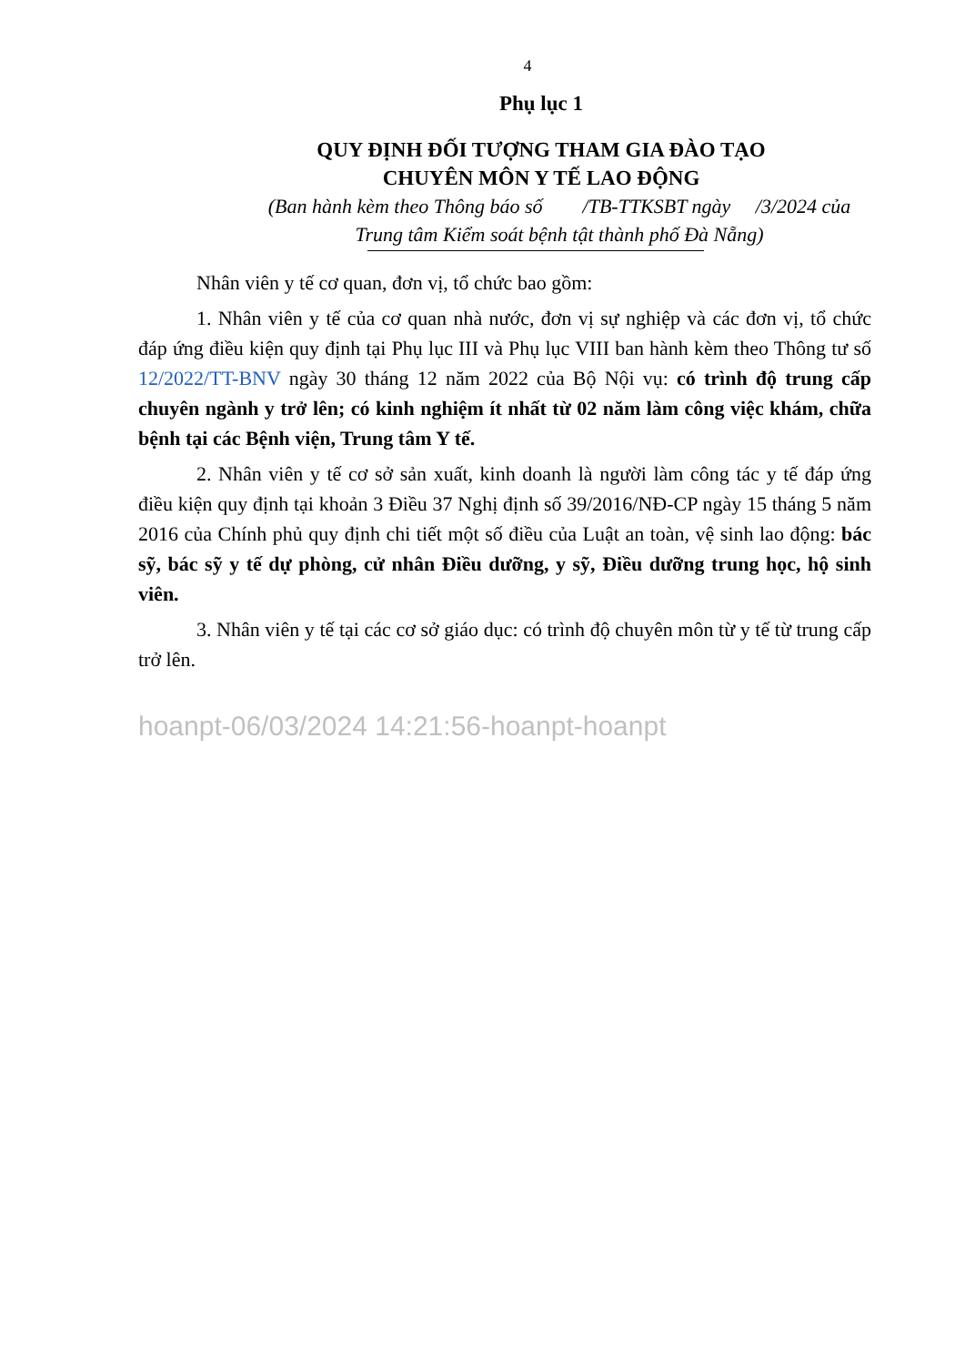4
Phụ lục 1
QUY ĐỊNH ĐỐI TƯỢNG THAM GIA ĐÀO TẠO
CHUYÊN MÔN Y TẾ LAO ĐỘNG
(Ban hành kèm theo Thông báo số /TB-TTKSBT ngày /3/2024 của
Trung tâm Kiểm soát bệnh tật thành phố Đà Nẵng)
Nhân viên y tế cơ quan, đơn vị, tổ chức bao gồm:
1. Nhân viên y tế của cơ quan nhà nước, đơn vị sự nghiệp và các đơn vị, tổ chức đáp ứng điều kiện quy định tại Phụ lục III và Phụ lục VIII ban hành kèm theo Thông tư số 12/2022/TT-BNV ngày 30 tháng 12 năm 2022 của Bộ Nội vụ: có trình độ trung cấp chuyên ngành y trở lên; có kinh nghiệm ít nhất từ 02 năm làm công việc khám, chữa bệnh tại các Bệnh viện, Trung tâm Y tế.
2. Nhân viên y tế cơ sở sản xuất, kinh doanh là người làm công tác y tế đáp ứng điều kiện quy định tại khoản 3 Điều 37 Nghị định số 39/2016/NĐ-CP ngày 15 tháng 5 năm 2016 của Chính phủ quy định chi tiết một số điều của Luật an toàn, vệ sinh lao động: bác sỹ, bác sỹ y tế dự phòng, cử nhân Điều dưỡng, y sỹ, Điều dưỡng trung học, hộ sinh viên.
3. Nhân viên y tế tại các cơ sở giáo dục: có trình độ chuyên môn từ y tế từ trung cấp trở lên.
hoanpt-06/03/2024 14:21:56-hoanpt-hoanpt